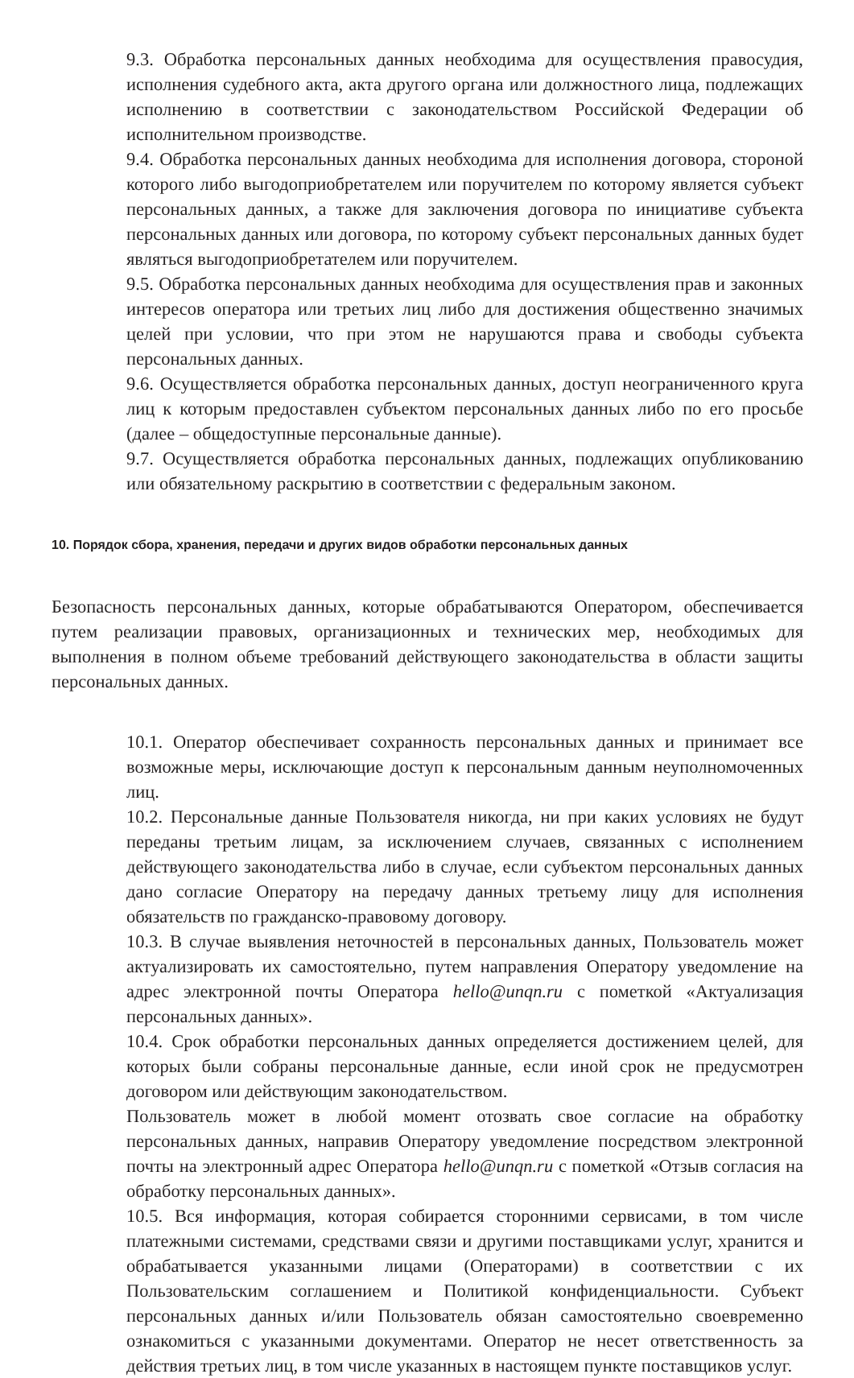9.3. Обработка персональных данных необходима для осуществления правосудия, исполнения судебного акта, акта другого органа или должностного лица, подлежащих исполнению в соответствии с законодательством Российской Федерации об исполнительном производстве.
9.4. Обработка персональных данных необходима для исполнения договора, стороной которого либо выгодоприобретателем или поручителем по которому является субъект персональных данных, а также для заключения договора по инициативе субъекта персональных данных или договора, по которому субъект персональных данных будет являться выгодоприобретателем или поручителем.
9.5. Обработка персональных данных необходима для осуществления прав и законных интересов оператора или третьих лиц либо для достижения общественно значимых целей при условии, что при этом не нарушаются права и свободы субъекта персональных данных.
9.6. Осуществляется обработка персональных данных, доступ неограниченного круга лиц к которым предоставлен субъектом персональных данных либо по его просьбе (далее – общедоступные персональные данные).
9.7. Осуществляется обработка персональных данных, подлежащих опубликованию или обязательному раскрытию в соответствии с федеральным законом.
10. Порядок сбора, хранения, передачи и других видов обработки персональных данных
Безопасность персональных данных, которые обрабатываются Оператором, обеспечивается путем реализации правовых, организационных и технических мер, необходимых для выполнения в полном объеме требований действующего законодательства в области защиты персональных данных.
10.1. Оператор обеспечивает сохранность персональных данных и принимает все возможные меры, исключающие доступ к персональным данным неуполномоченных лиц.
10.2. Персональные данные Пользователя никогда, ни при каких условиях не будут переданы третьим лицам, за исключением случаев, связанных с исполнением действующего законодательства либо в случае, если субъектом персональных данных дано согласие Оператору на передачу данных третьему лицу для исполнения обязательств по гражданско-правовому договору.
10.3. В случае выявления неточностей в персональных данных, Пользователь может актуализировать их самостоятельно, путем направления Оператору уведомление на адрес электронной почты Оператора hello@unqn.ru с пометкой «Актуализация персональных данных».
10.4. Срок обработки персональных данных определяется достижением целей, для которых были собраны персональные данные, если иной срок не предусмотрен договором или действующим законодательством.
Пользователь может в любой момент отозвать свое согласие на обработку персональных данных, направив Оператору уведомление посредством электронной почты на электронный адрес Оператора hello@unqn.ru с пометкой «Отзыв согласия на обработку персональных данных».
10.5. Вся информация, которая собирается сторонними сервисами, в том числе платежными системами, средствами связи и другими поставщиками услуг, хранится и обрабатывается указанными лицами (Операторами) в соответствии с их Пользовательским соглашением и Политикой конфиденциальности. Субъект персональных данных и/или Пользователь обязан самостоятельно своевременно ознакомиться с указанными документами. Оператор не несет ответственность за действия третьих лиц, в том числе указанных в настоящем пункте поставщиков услуг.